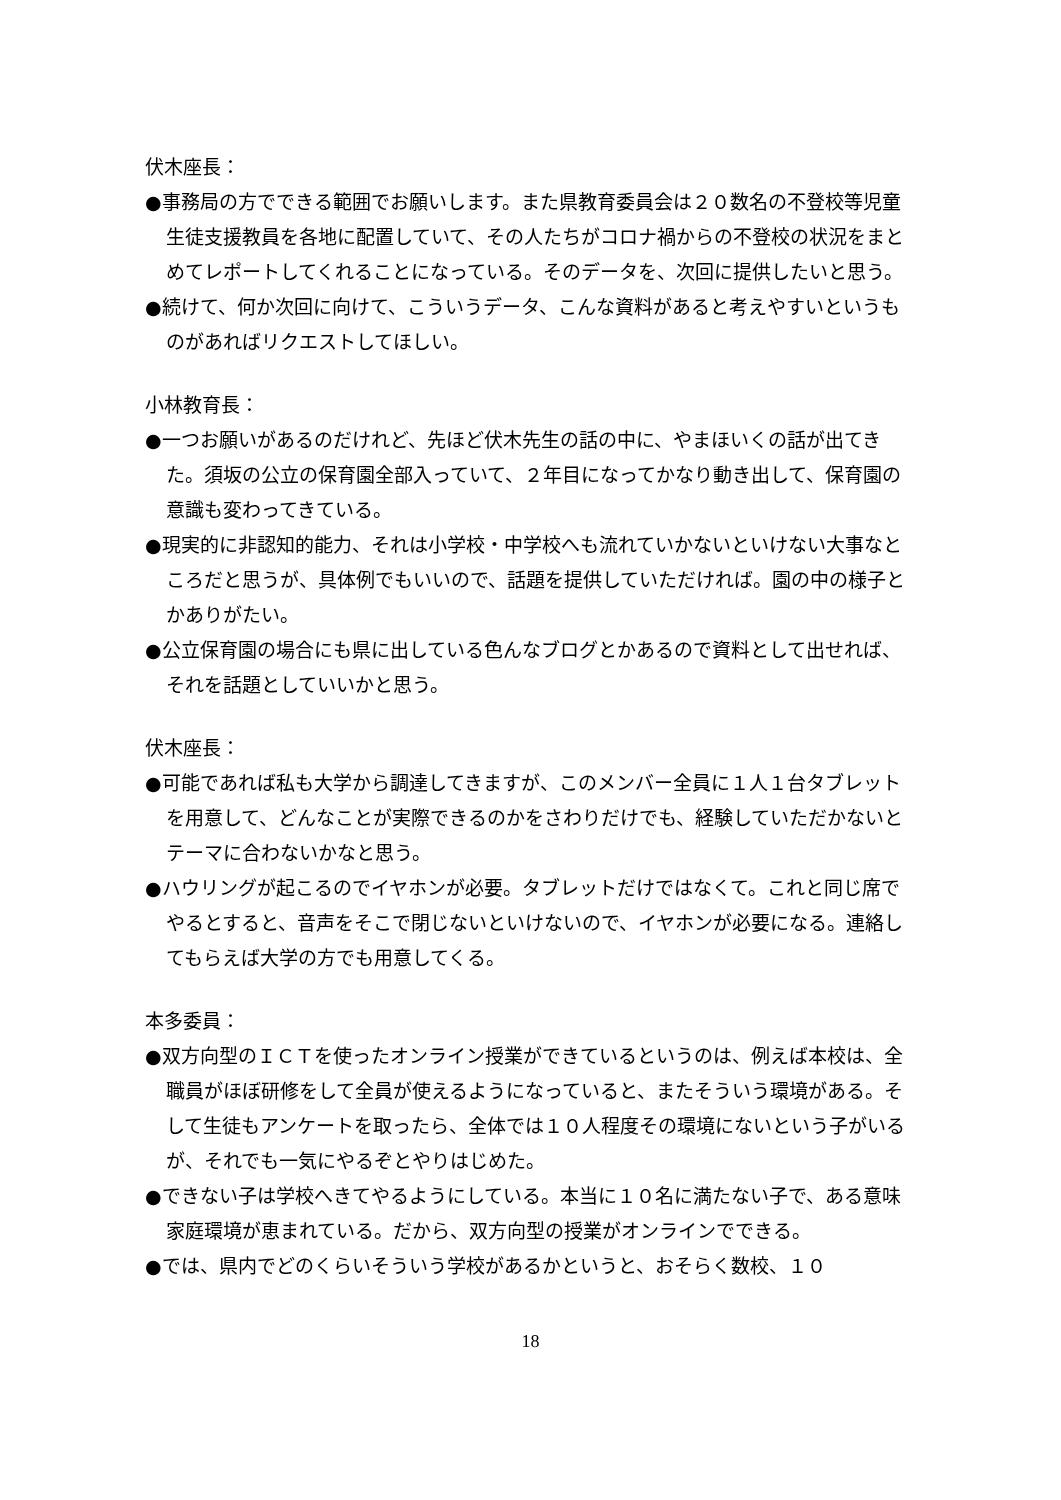伏木座長：
●事務局の方でできる範囲でお願いします。また県教育委員会は２０数名の不登校等児童生徒支援教員を各地に配置していて、その人たちがコロナ禍からの不登校の状況をまとめてレポートしてくれることになっている。そのデータを、次回に提供したいと思う。
●続けて、何か次回に向けて、こういうデータ、こんな資料があると考えやすいというものがあればリクエストしてほしい。
小林教育長：
●一つお願いがあるのだけれど、先ほど伏木先生の話の中に、やまほいくの話が出てきた。須坂の公立の保育園全部入っていて、２年目になってかなり動き出して、保育園の意識も変わってきている。
●現実的に非認知的能力、それは小学校・中学校へも流れていかないといけない大事なところだと思うが、具体例でもいいので、話題を提供していただければ。園の中の様子とかありがたい。
●公立保育園の場合にも県に出している色んなブログとかあるので資料として出せれば、それを話題としていいかと思う。
伏木座長：
●可能であれば私も大学から調達してきますが、このメンバー全員に１人１台タブレットを用意して、どんなことが実際できるのかをさわりだけでも、経験していただかないとテーマに合わないかなと思う。
●ハウリングが起こるのでイヤホンが必要。タブレットだけではなくて。これと同じ席でやるとすると、音声をそこで閉じないといけないので、イヤホンが必要になる。連絡してもらえば大学の方でも用意してくる。
本多委員：
●双方向型のＩＣＴを使ったオンライン授業ができているというのは、例えば本校は、全職員がほぼ研修をして全員が使えるようになっていると、またそういう環境がある。そして生徒もアンケートを取ったら、全体では１０人程度その環境にないという子がいるが、それでも一気にやるぞとやりはじめた。
●できない子は学校へきてやるようにしている。本当に１０名に満たない子で、ある意味家庭環境が恵まれている。だから、双方向型の授業がオンラインでできる。
●では、県内でどのくらいそういう学校があるかというと、おそらく数校、１０
18